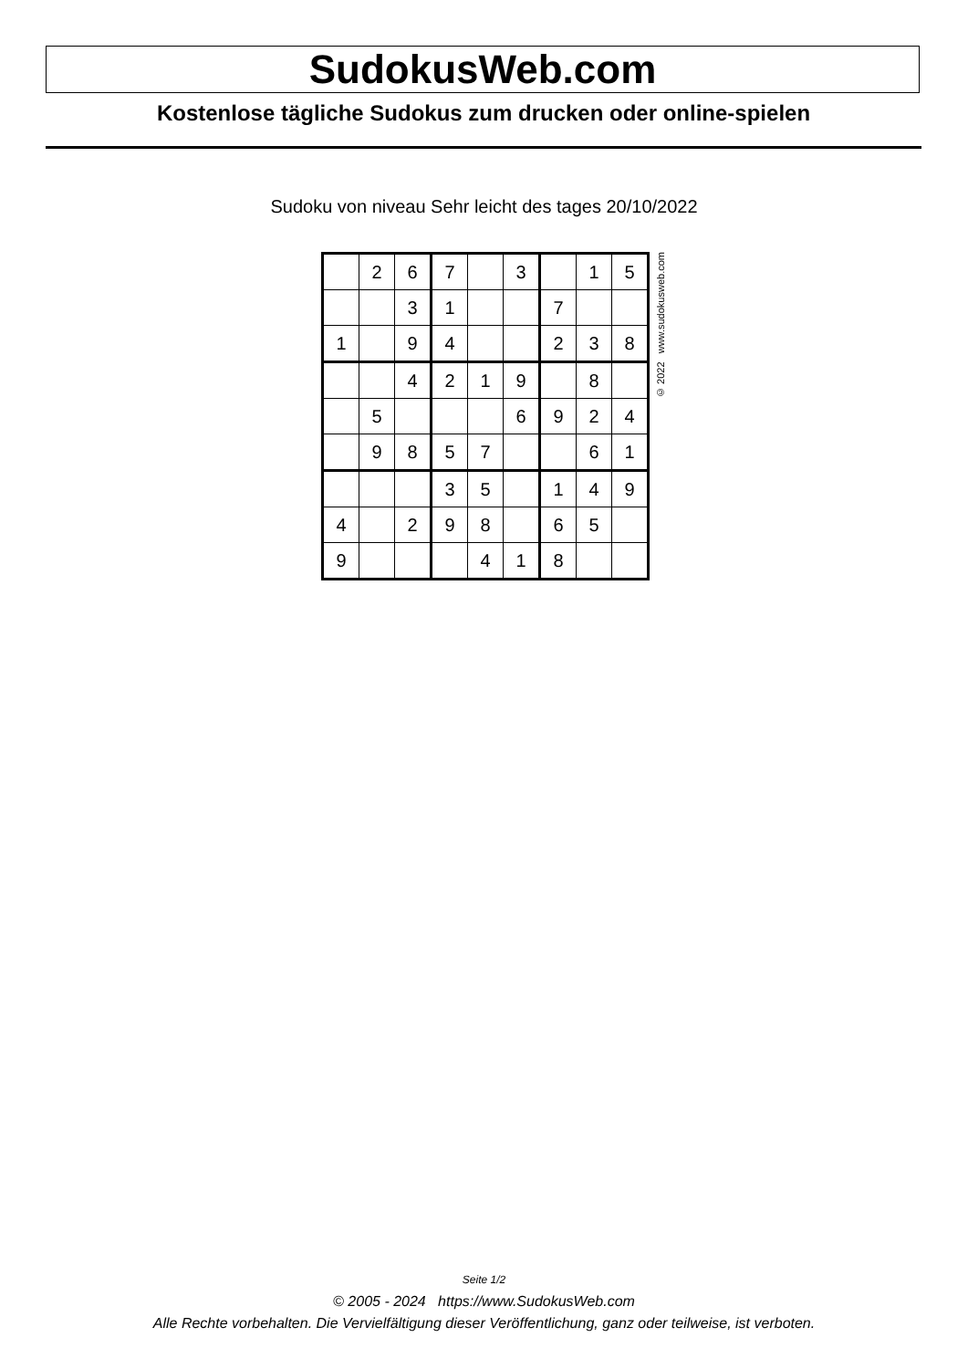SudokusWeb.com
Kostenlose tägliche Sudokus zum drucken oder online-spielen
Sudoku von niveau Sehr leicht des tages 20/10/2022
| | 2 | 6 | 7 | | 3 | | 1 | 5 |
| | | 3 | 1 | | | 7 | | |
| 1 | | 9 | 4 | | | 2 | 3 | 8 |
| | | 4 | 2 | 1 | 9 | | 8 | |
| | 5 | | | | 6 | 9 | 2 | 4 |
| | 9 | 8 | 5 | 7 | | | 6 | 1 |
| | | | 3 | 5 | | 1 | 4 | 9 |
| 4 | | 2 | 9 | 8 | | 6 | 5 | |
| 9 | | | | 4 | 1 | 8 | | |
© 2022 www.sudokusweb.com
Seite 1/2
© 2005 - 2024 https://www.SudokusWeb.com
Alle Rechte vorbehalten. Die Vervielfältigung dieser Veröffentlichung, ganz oder teilweise, ist verboten.